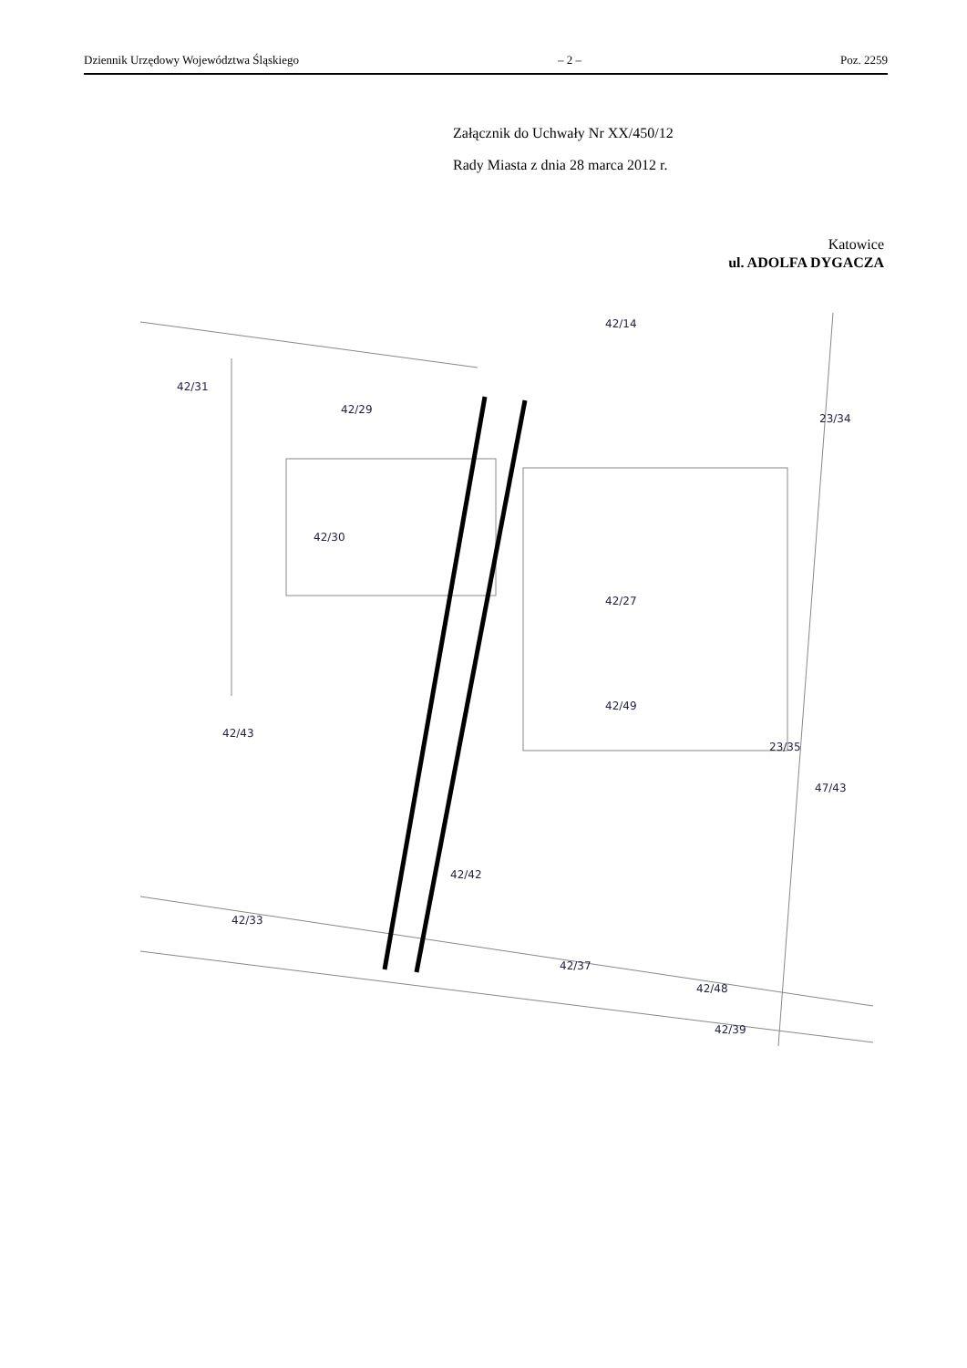Dziennik Urzędowy Województwa Śląskiego – 2 – Poz. 2259
Załącznik do Uchwały Nr XX/450/12
Rady Miasta z dnia 28 marca 2012 r.
Katowice
ul. ADOLFA DYGACZA
42/31
42/29
42/30
42/14
42/27
42/43
42/49
42/42
42/33
42/37
42/48
42/39
47/43
23/35
23/34